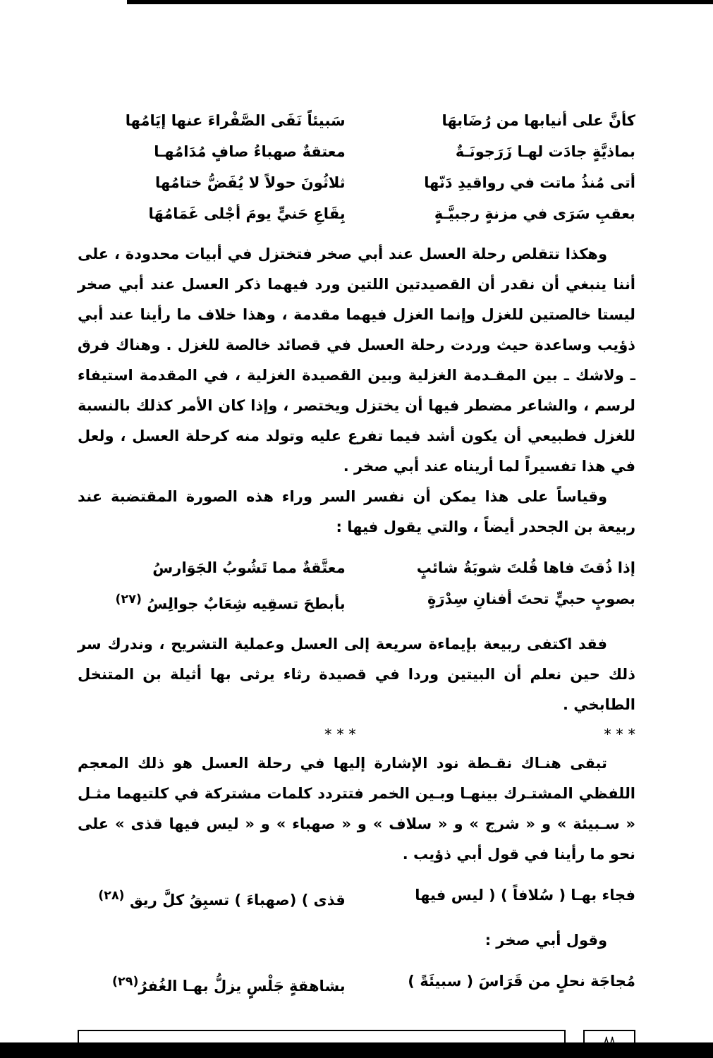كأنَّ على أنيابها من رُضَابهَا سَبيئاً نَفَى الصَّفْراءَ عنها إيَامُها
بماذيَّةٍ جادَت لهـا زَرَجونَـةٌ معتقةٌ صهباءُ صافٍ مُدَامُهـا
أتى مُنذُ ماتت في رواقيدِ دَنّها ثلاثُونَ حولاً لا يُفَضُّ ختامُها
بعقبِ سَرَى في مزنةٍ رجبيَّـةٍ بِقَاعِ حَنيٍّ يومَ أجْلى غَمَامُهَا
وهكذا تتقلص رحلة العسل عند أبي صخر فتختزل في أبيات محدودة ، على أننا ينبغي أن نقدر أن القصيدتين اللتين ورد فيهما ذكر العسل عند أبي صخر ليستا خالصتين للغزل وإنما الغزل فيهما مقدمة ، وهذا خلاف ما رأينا عند أبي ذؤيب وساعدة حيث وردت رحلة العسل في قصائد خالصة للغزل . وهناك فرق ـ ولاشك ـ بين المقـدمة الغزلية وبين القصيدة الغزلية ، في المقدمة استيفاء لرسم ، والشاعر مضطر فيها أن يختزل ويختصر ، وإذا كان الأمر كذلك بالنسبة للغزل فطبيعي أن يكون أشد فيما تفرع عليه وتولد منه كرحلة العسل ، ولعل في هذا تفسيراً لما أريناه عند أبي صخر .
وقياساً على هذا يمكن أن نفسر السر وراء هذه الصورة المقتضبة عند ربيعة بن الجحدر أيضاً ، والتي يقول فيها :
إذا ذُقتَ فاها قُلتَ شوبَةُ شائبٍ معتَّقةٌ مما تَشُوبُ الجَوَارسُ
بصوبٍ حبيٍّ تحتَ أفنانِ سِدْرَةٍ بأبطحَ تسقِيه شِعَابٌ جوالِسُ <sup>(٢٧)</sup>
فقد اكتفى ربيعة بإيماءة سريعة إلى العسل وعملية التشريح ، وندرك سر ذلك حين نعلم أن البيتين وردا في قصيدة رثاء يرثى بها أثيلة بن المتنخل الطابخي .
* * * * * *
تبقى هنـاك نقـطة نود الإشارة إليها في رحلة العسل هو ذلك المعجم اللفظي المشتـرك بينهـا وبـين الخمر فتتردد كلمات مشتركة في كلتيهما مثـل « سـبيئة » و « شرج » و « سلاف » و « صهباء » و « ليس فيها قذى » على نحو ما رأينا في قول أبي ذؤيب .
فجاء بهـا ( سُلافاً ) ( ليس فيها قذى ) (صهباءَ ) تسبِقُ كلَّ ريق <sup>(٢٨)</sup>
وقول أبي صخر :
مُجاجَة نحلٍ من قَرَاسَ ( سبيئَةً ) بشاهقةٍ جَلْسٍ يزلُّ بهـا الغُفرُ<sup>(٢٩)</sup>
٨٨